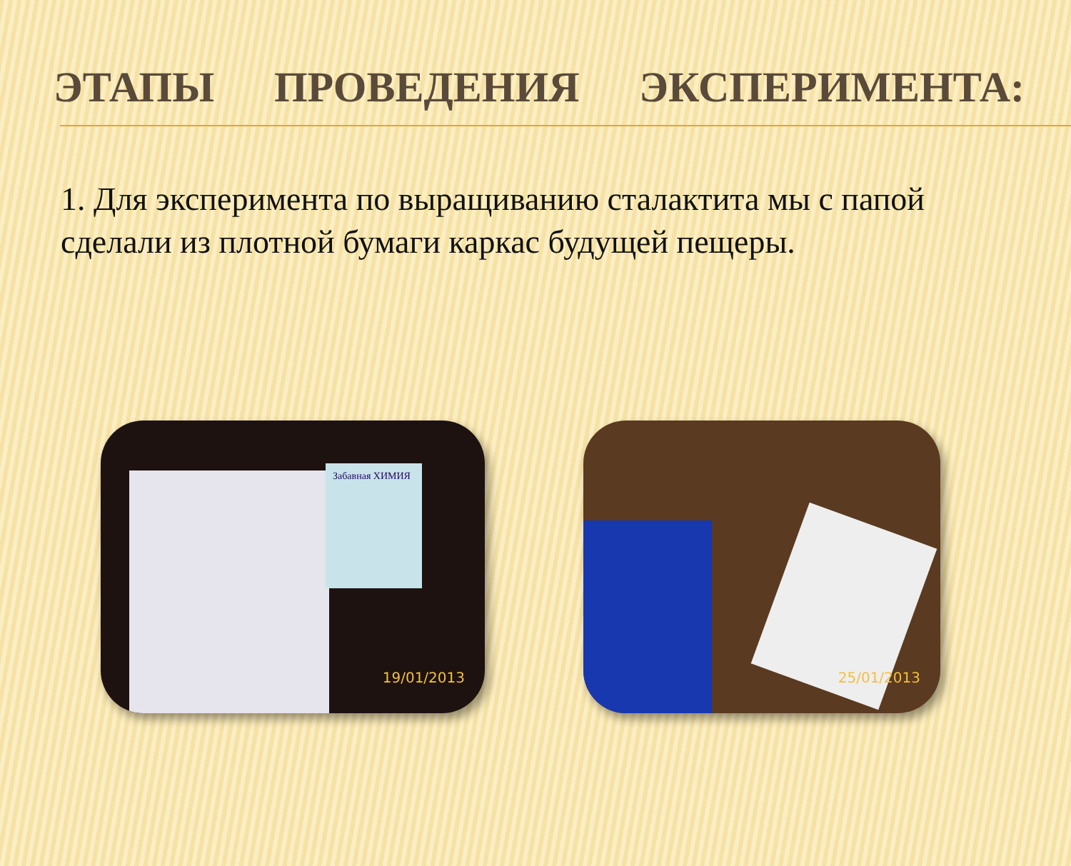ЭТАПЫ ПРОВЕДЕНИЯ ЭКСПЕРИМЕНТА:
1. Для эксперимента по выращиванию сталактита мы с папой сделали из плотной бумаги каркас будущей пещеры.
Забавная ХИМИЯ
19/01/2013
25/01/2013